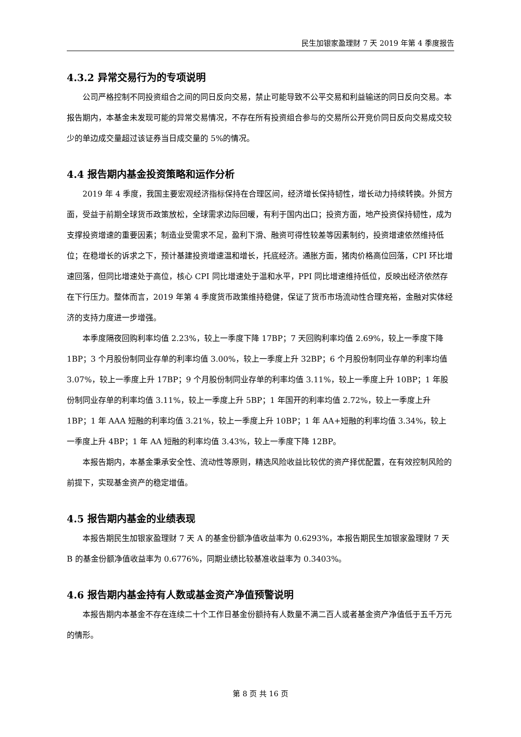民生加银家盈理财 7 天 2019 年第 4 季度报告
4.3.2 异常交易行为的专项说明
公司严格控制不同投资组合之间的同日反向交易，禁止可能导致不公平交易和利益输送的同日反向交易。本报告期内，本基金未发现可能的异常交易情况，不存在所有投资组合参与的交易所公开竞价同日反向交易成交较少的单边成交量超过该证券当日成交量的 5%的情况。
4.4 报告期内基金投资策略和运作分析
2019 年 4 季度，我国主要宏观经济指标保持在合理区间，经济增长保持韧性，增长动力持续转换。外贸方面，受益于前期全球货币政策放松，全球需求边际回暖，有利于国内出口；投资方面，地产投资保持韧性，成为支撑投资增速的重要因素；制造业受需求不足，盈利下滑、融资可得性较差等因素制约，投资增速依然维持低位；在稳增长的诉求之下，预计基建投资增速温和增长，托底经济。通胀方面，猪肉价格高位回落，CPI 环比增速回落，但同比增速处于高位，核心 CPI 同比增速处于温和水平，PPI 同比增速维持低位，反映出经济依然存在下行压力。整体而言，2019 年第 4 季度货币政策维持稳健，保证了货币市场流动性合理充裕，金融对实体经济的支持力度进一步增强。
本季度隔夜回购利率均值 2.23%，较上一季度下降 17BP；7 天回购利率均值 2.69%，较上一季度下降 1BP；3 个月股份制同业存单的利率均值 3.00%，较上一季度上升 32BP；6 个月股份制同业存单的利率均值 3.07%，较上一季度上升 17BP；9 个月股份制同业存单的利率均值 3.11%，较上一季度上升 10BP；1 年股份制同业存单的利率均值 3.11%，较上一季度上升 5BP；1 年国开的利率均值 2.72%，较上一季度上升 1BP；1 年 AAA 短融的利率均值 3.21%，较上一季度上升 10BP；1 年 AA+短融的利率均值 3.34%，较上一季度上升 4BP；1 年 AA 短融的利率均值 3.43%，较上一季度下降 12BP。
本报告期内，本基金秉承安全性、流动性等原则，精选风险收益比较优的资产择优配置，在有效控制风险的前提下，实现基金资产的稳定增值。
4.5 报告期内基金的业绩表现
本报告期民生加银家盈理财 7 天 A 的基金份额净值收益率为 0.6293%，本报告期民生加银家盈理财 7 天 B 的基金份额净值收益率为 0.6776%，同期业绩比较基准收益率为 0.3403%。
4.6 报告期内基金持有人数或基金资产净值预警说明
本报告期内本基金不存在连续二十个工作日基金份额持有人数量不满二百人或者基金资产净值低于五千万元的情形。
第 8 页 共 16 页